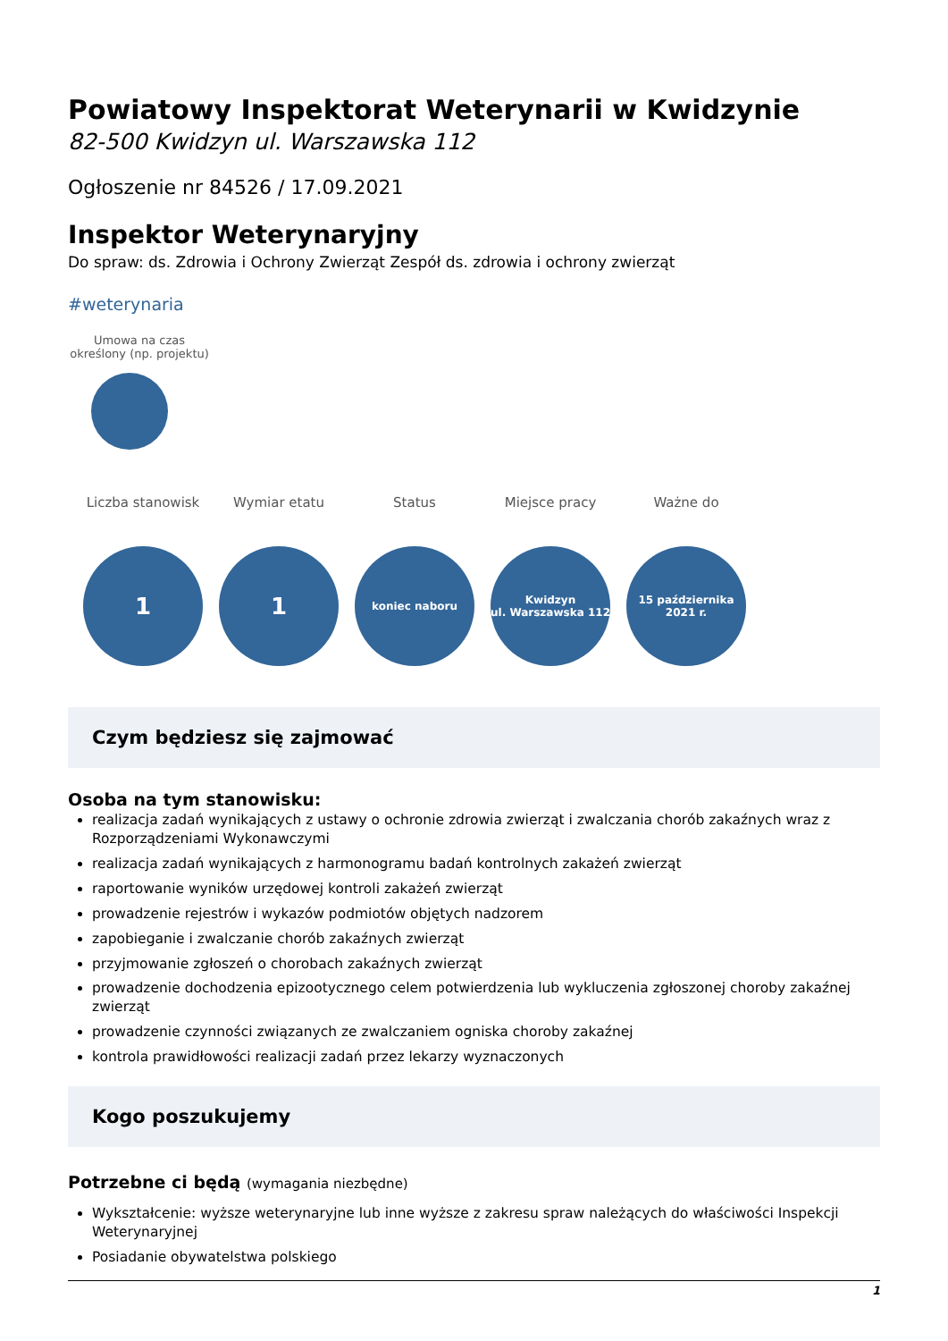Powiatowy Inspektorat Weterynarii w Kwidzynie
82-500 Kwidzyn ul. Warszawska 112
Ogłoszenie nr 84526 / 17.09.2021
Inspektor Weterynaryjny
Do spraw: ds. Zdrowia i Ochrony Zwierząt Zespół ds. zdrowia i ochrony zwierząt
#weterynaria
Umowa na czas określony (np. projektu)
Liczba stanowisk
1
Wymiar etatu
1
Status
koniec naboru
Miejsce pracy
Kwidzyn
ul. Warszawska 112
Ważne do
15 października
2021 r.
Czym będziesz się zajmować
Osoba na tym stanowisku:
realizacja zadań wynikających z ustawy o ochronie zdrowia zwierząt i zwalczania chorób zakaźnych wraz z Rozporządzeniami Wykonawczymi
realizacja zadań wynikających z harmonogramu badań kontrolnych zakażeń zwierząt
raportowanie wyników urzędowej kontroli zakażeń zwierząt
prowadzenie rejestrów i wykazów podmiotów objętych nadzorem
zapobieganie i zwalczanie chorób zakaźnych zwierząt
przyjmowanie zgłoszeń o chorobach zakaźnych zwierząt
prowadzenie dochodzenia epizootycznego celem potwierdzenia lub wykluczenia zgłoszonej choroby zakaźnej zwierząt
prowadzenie czynności związanych ze zwalczaniem ogniska choroby zakaźnej
kontrola prawidłowości realizacji zadań przez lekarzy wyznaczonych
Kogo poszukujemy
Potrzebne ci będą (wymagania niezbędne)
Wykształcenie: wyższe weterynaryjne lub inne wyższe z zakresu spraw należących do właściwości Inspekcji Weterynaryjnej
Posiadanie obywatelstwa polskiego
1